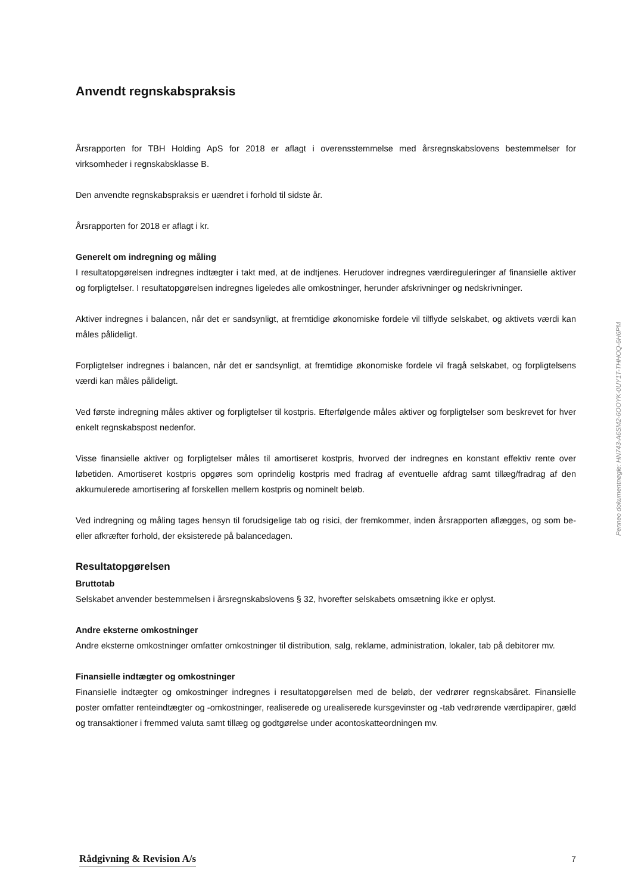Anvendt regnskabspraksis
Årsrapporten for TBH Holding ApS for 2018 er aflagt i overensstemmelse med årsregnskabslovens bestemmelser for virksomheder i regnskabsklasse B.
Den anvendte regnskabspraksis er uændret i forhold til sidste år.
Årsrapporten for 2018 er aflagt i kr.
Generelt om indregning og måling
I resultatopgørelsen indregnes indtægter i takt med, at de indtjenes. Herudover indregnes værdireguleringer af finansielle aktiver og forpligtelser. I resultatopgørelsen indregnes ligeledes alle omkostninger, herunder afskrivninger og nedskrivninger.
Aktiver indregnes i balancen, når det er sandsynligt, at fremtidige økonomiske fordele vil tilflyde selskabet, og aktivets værdi kan måles pålideligt.
Forpligtelser indregnes i balancen, når det er sandsynligt, at fremtidige økonomiske fordele vil fragå selskabet, og forpligtelsens værdi kan måles pålideligt.
Ved første indregning måles aktiver og forpligtelser til kostpris. Efterfølgende måles aktiver og forpligtelser som beskrevet for hver enkelt regnskabspost nedenfor.
Visse finansielle aktiver og forpligtelser måles til amortiseret kostpris, hvorved der indregnes en konstant effektiv rente over løbetiden. Amortiseret kostpris opgøres som oprindelig kostpris med fradrag af eventuelle afdrag samt tillæg/fradrag af den akkumulerede amortisering af forskellen mellem kostpris og nominelt beløb.
Ved indregning og måling tages hensyn til forudsigelige tab og risici, der fremkommer, inden årsrapporten aflægges, og som be- eller afkræfter forhold, der eksisterede på balancedagen.
Resultatopgørelsen
Bruttotab
Selskabet anvender bestemmelsen i årsregnskabslovens § 32, hvorefter selskabets omsætning ikke er oplyst.
Andre eksterne omkostninger
Andre eksterne omkostninger omfatter omkostninger til distribution, salg, reklame, administration, lokaler, tab på debitorer mv.
Finansielle indtægter og omkostninger
Finansielle indtægter og omkostninger indregnes i resultatopgørelsen med de beløb, der vedrører regnskabsåret. Finansielle poster omfatter renteindtægter og -omkostninger, realiserede og urealiserede kursgevinster og -tab vedrørende værdipapirer, gæld og transaktioner i fremmed valuta samt tillæg og godtgørelse under acontoskatteordningen mv.
Penneo dokumentnøgle: HN743-A6SM2-6OOYK-0UY1T-THHOQ-6H6PM
Rådgivning & Revision A/s 7